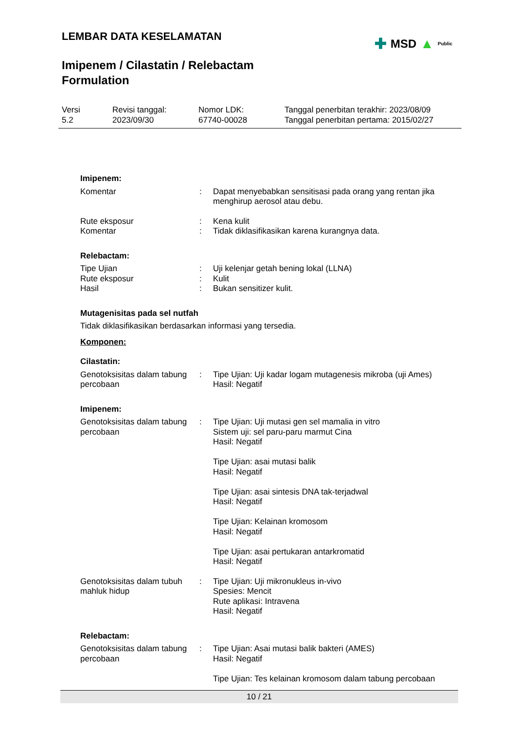LEMBAR DATA KESELAMATAN
Imipenem / Cilastatin / Relebactam
Formulation
✚ MSD ▲ Public
Versi
5.2
Revisi tanggal:
2023/09/30
Nomor LDK:
67740-00028
Tanggal penerbitan terakhir: 2023/08/09
Tanggal penerbitan pertama: 2015/02/27
Imipenem:
| Komentar | : | Dapat menyebabkan sensitisasi pada orang yang rentan jika menghirup aerosol atau debu. |
| Rute eksposur | : | Kena kulit |
| Komentar | : | Tidak diklasifikasikan karena kurangnya data. |
Relebactam:
| Tipe Ujian | : | Uji kelenjar getah bening lokal (LLNA) |
| Rute eksposur | : | Kulit |
| Hasil | : | Bukan sensitizer kulit. |
Mutagenisitas pada sel nutfah
Tidak diklasifikasikan berdasarkan informasi yang tersedia.
Komponen:
Cilastatin:
| Genotoksisitas dalam tabung percobaan | : | Tipe Ujian: Uji kadar logam mutagenesis mikroba (uji Ames) Hasil: Negatif |
Imipenem:
| Genotoksisitas dalam tabung percobaan | : | Tipe Ujian: Uji mutasi gen sel mamalia in vitro Sistem uji: sel paru-paru marmut Cina Hasil: Negatif Tipe Ujian: asai mutasi balik Hasil: Negatif Tipe Ujian: asai sintesis DNA tak-terjadwal Hasil: Negatif Tipe Ujian: Kelainan kromosom Hasil: Negatif Tipe Ujian: asai pertukaran antarkromatid Hasil: Negatif |
| Genotoksisitas dalam tubuh mahluk hidup | : | Tipe Ujian: Uji mikronukleus in-vivo Spesies: Mencit Rute aplikasi: Intravena Hasil: Negatif |
Relebactam:
| Genotoksisitas dalam tabung percobaan | : | Tipe Ujian: Asai mutasi balik bakteri (AMES) Hasil: Negatif Tipe Ujian: Tes kelainan kromosom dalam tabung percobaan |
10 / 21